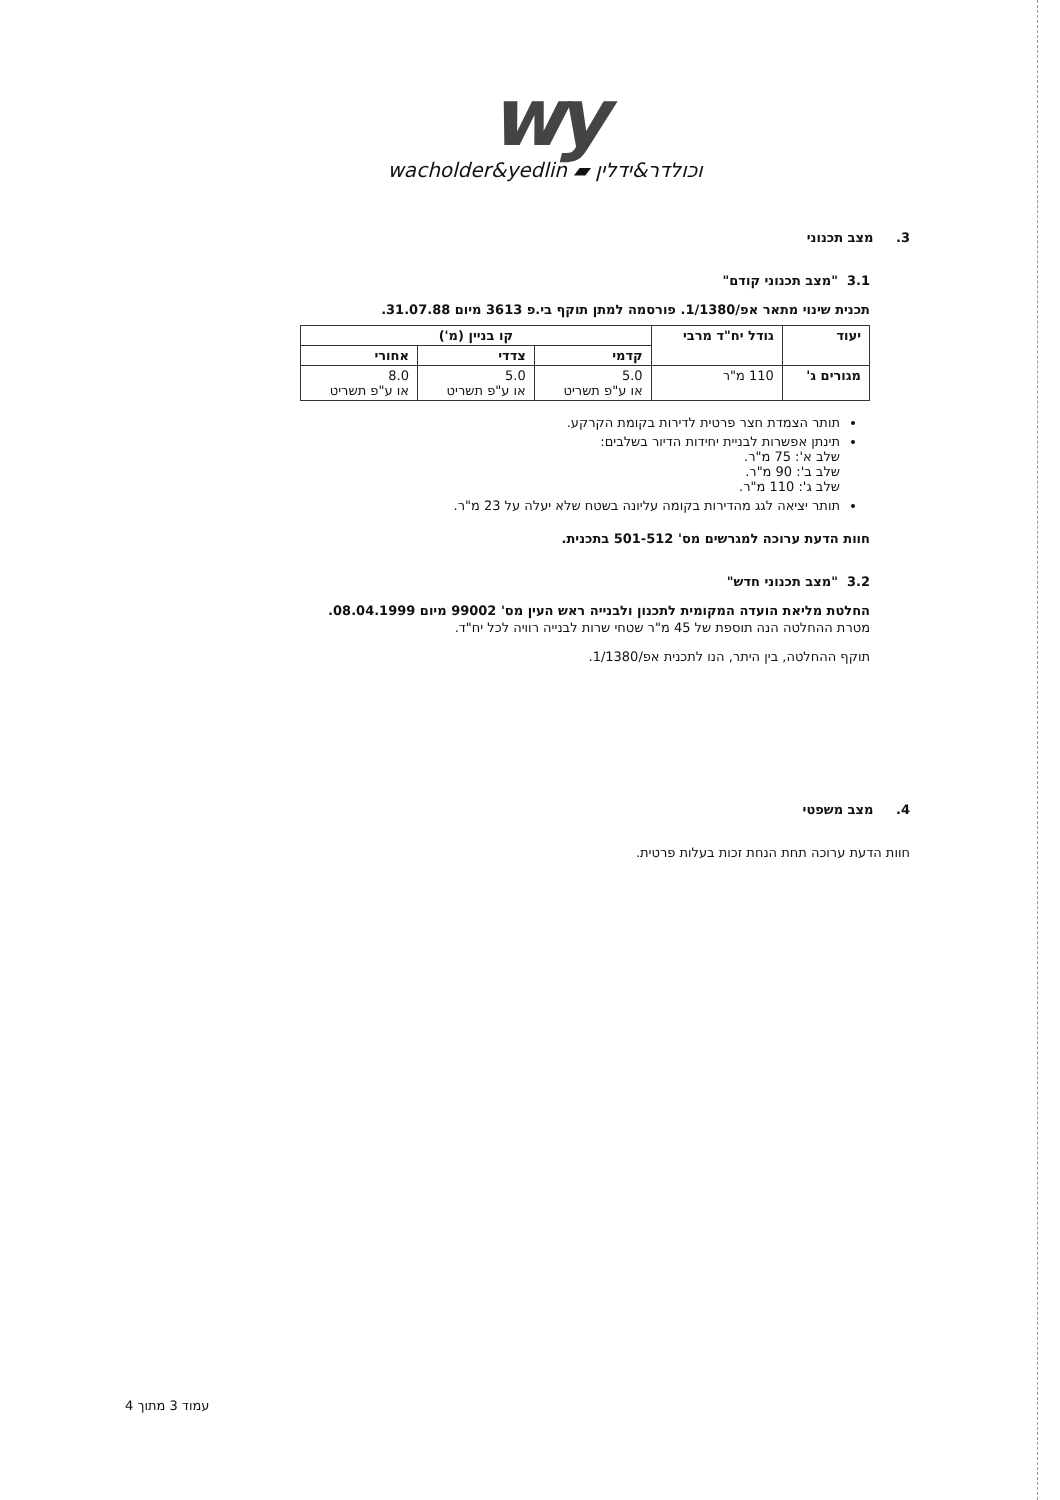wy
wacholder&yedlin ▰ וכולדר&ידלין
3. מצב תכנוני
3.1 "מצב תכנוני קודם"
תכנית שינוי מתאר אפ/1/1380. פורסמה למתן תוקף בי.פ 3613 מיום 31.07.88.
| יעוד | גודל יח"ד מרבי | קו בניין (מ') | | |
| --- | --- | --- | --- | --- |
| | | קדמי | צדדי | אחורי |
| מגורים ג' | 110 מ"ר | 5.0 או ע"פ תשריט | 5.0 או ע"פ תשריט | 8.0 או ע"פ תשריט |
תותר הצמדת חצר פרטית לדירות בקומת הקרקע.
תינתן אפשרות לבניית יחידות הדיור בשלבים:
שלב א': 75 מ"ר.
שלב ב': 90 מ"ר.
שלב ג': 110 מ"ר.
תותר יציאה לגג מהדירות בקומה עליונה בשטח שלא יעלה על 23 מ"ר.
חוות הדעת ערוכה למגרשים מס' 501-512 בתכנית.
3.2 "מצב תכנוני חדש"
החלטת מליאת הועדה המקומית לתכנון ולבנייה ראש העין מס' 99002 מיום 08.04.1999.
מטרת ההחלטה הנה תוספת של 45 מ"ר שטחי שרות לבנייה רוויה לכל יח"ד.
תוקף ההחלטה, בין היתר, הנו לתכנית אפ/1/1380.
4. מצב משפטי
חוות הדעת ערוכה תחת הנחת זכות בעלות פרטית.
עמוד 3 מתוך 4